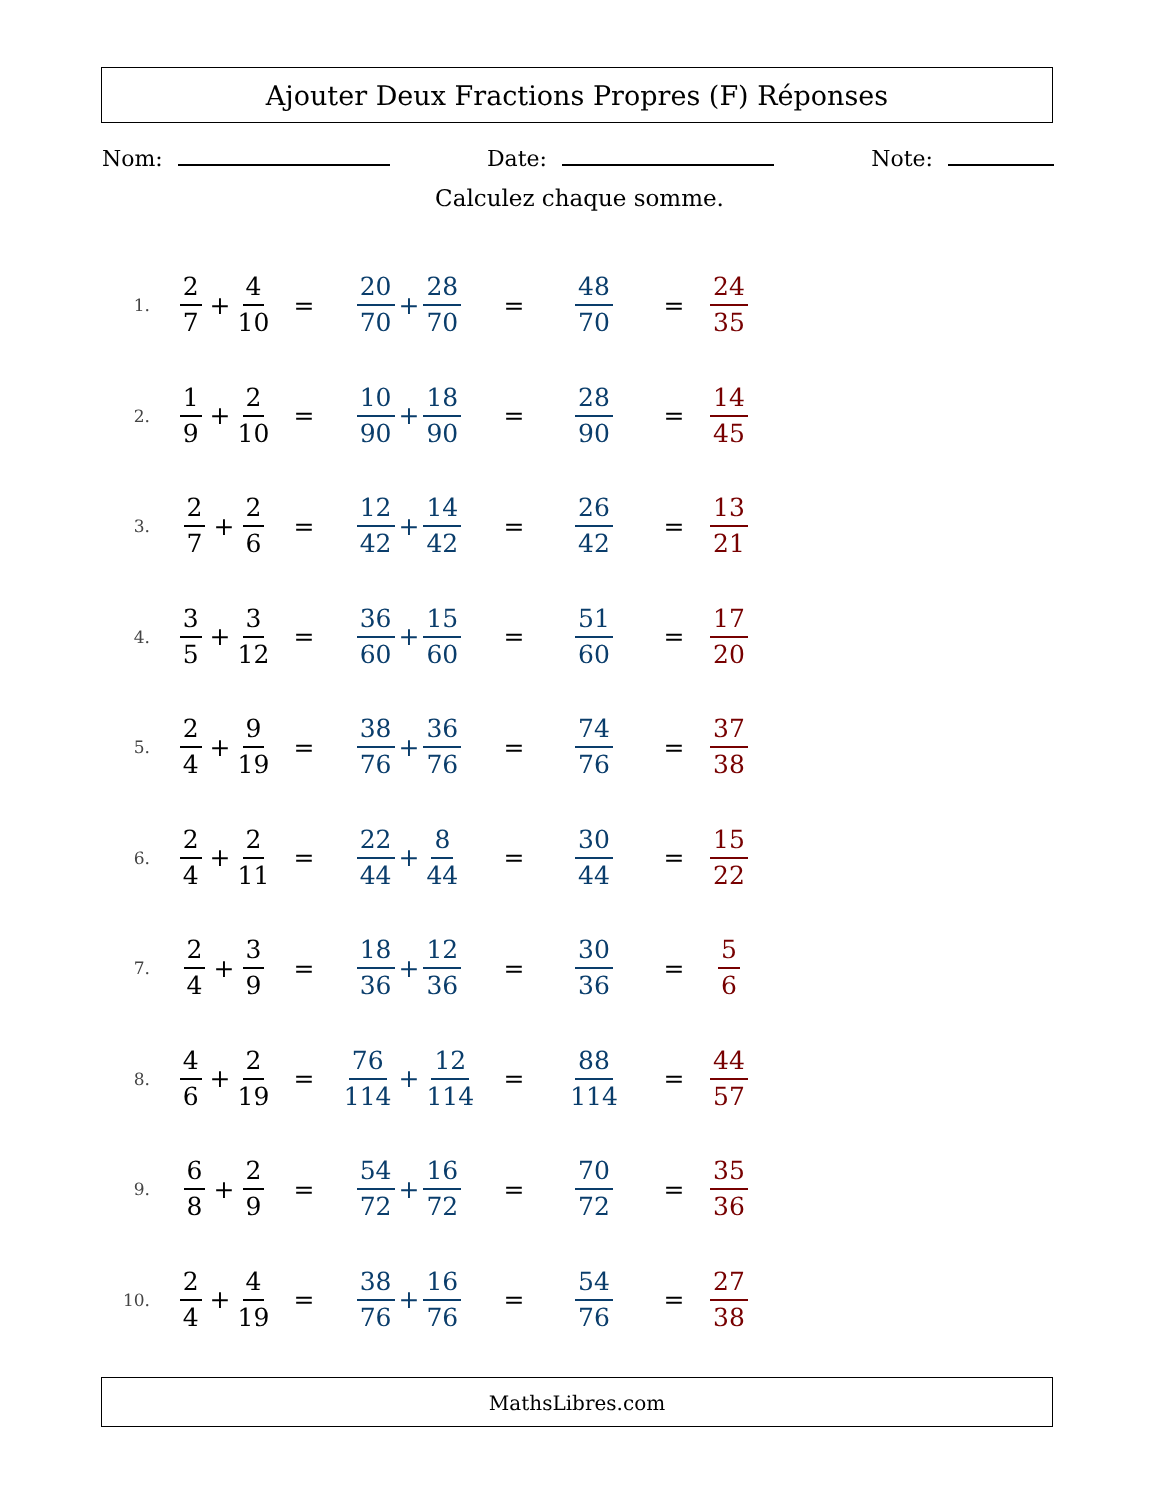Ajouter Deux Fractions Propres (F) Réponses
Nom: Date: Note:
Calculez chaque somme.
1.
2 7 + 4 10
=
20 70 + 28 70
=
48 70
=
24 35
2.
1 9 + 2 10
=
10 90 + 18 90
=
28 90
=
14 45
3.
2 7 + 2 6
=
12 42 + 14 42
=
26 42
=
13 21
4.
3 5 + 3 12
=
36 60 + 15 60
=
51 60
=
17 20
5.
2 4 + 9 19
=
38 76 + 36 76
=
74 76
=
37 38
6.
2 4 + 2 11
=
22 44 + 8 44
=
30 44
=
15 22
7.
2 4 + 3 9
=
18 36 + 12 36
=
30 36
=
5 6
8.
4 6 + 2 19
=
76 114 + 12 114
=
88 114
=
44 57
9.
6 8 + 2 9
=
54 72 + 16 72
=
70 72
=
35 36
10.
2 4 + 4 19
=
38 76 + 16 76
=
54 76
=
27 38
MathsLibres.com